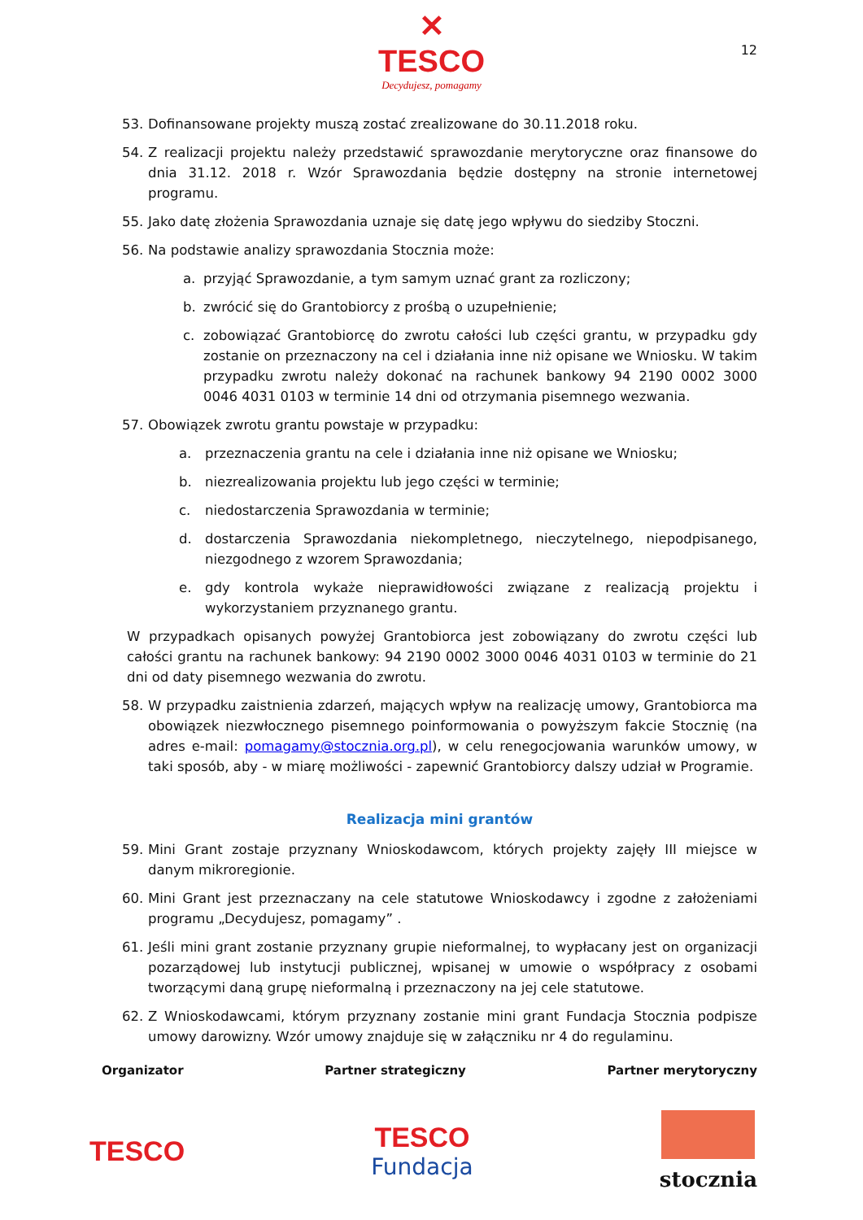✕
TESCO
Decydujesz, pomagamy
12
53. Dofinansowane projekty muszą zostać zrealizowane do 30.11.2018 roku.
54. Z realizacji projektu należy przedstawić sprawozdanie merytoryczne oraz finansowe do dnia 31.12. 2018 r. Wzór Sprawozdania będzie dostępny na stronie internetowej programu.
55. Jako datę złożenia Sprawozdania uznaje się datę jego wpływu do siedziby Stoczni.
56. Na podstawie analizy sprawozdania Stocznia może:
a. przyjąć Sprawozdanie, a tym samym uznać grant za rozliczony;
b. zwrócić się do Grantobiorcy z prośbą o uzupełnienie;
c. zobowiązać Grantobiorcę do zwrotu całości lub części grantu, w przypadku gdy zostanie on przeznaczony na cel i działania inne niż opisane we Wniosku. W takim przypadku zwrotu należy dokonać na rachunek bankowy 94 2190 0002 3000 0046 4031 0103 w terminie 14 dni od otrzymania pisemnego wezwania.
57. Obowiązek zwrotu grantu powstaje w przypadku:
a. przeznaczenia grantu na cele i działania inne niż opisane we Wniosku;
b. niezrealizowania projektu lub jego części w terminie;
c. niedostarczenia Sprawozdania w terminie;
d. dostarczenia Sprawozdania niekompletnego, nieczytelnego, niepodpisanego, niezgodnego z wzorem Sprawozdania;
e. gdy kontrola wykaże nieprawidłowości związane z realizacją projektu i wykorzystaniem przyznanego grantu.
W przypadkach opisanych powyżej Grantobiorca jest zobowiązany do zwrotu części lub całości grantu na rachunek bankowy: 94 2190 0002 3000 0046 4031 0103 w terminie do 21 dni od daty pisemnego wezwania do zwrotu.
58. W przypadku zaistnienia zdarzeń, mających wpływ na realizację umowy, Grantobiorca ma obowiązek niezwłocznego pisemnego poinformowania o powyższym fakcie Stocznię (na adres e-mail: pomagamy@stocznia.org.pl), w celu renegocjowania warunków umowy, w taki sposób, aby - w miarę możliwości - zapewnić Grantobiorcy dalszy udział w Programie.
Realizacja mini grantów
59. Mini Grant zostaje przyznany Wnioskodawcom, których projekty zajęły III miejsce w danym mikroregionie.
60. Mini Grant jest przeznaczany na cele statutowe Wnioskodawcy i zgodne z założeniami programu „Decydujesz, pomagamy” .
61. Jeśli mini grant zostanie przyznany grupie nieformalnej, to wypłacany jest on organizacji pozarządowej lub instytucji publicznej, wpisanej w umowie o współpracy z osobami tworzącymi daną grupę nieformalną i przeznaczony na jej cele statutowe.
62. Z Wnioskodawcami, którym przyznany zostanie mini grant Fundacja Stocznia podpisze umowy darowizny. Wzór umowy znajduje się w załączniku nr 4 do regulaminu.
Organizator Partner strategiczny Partner merytoryczny
TESCO
TESCO
Fundacja
stocznia